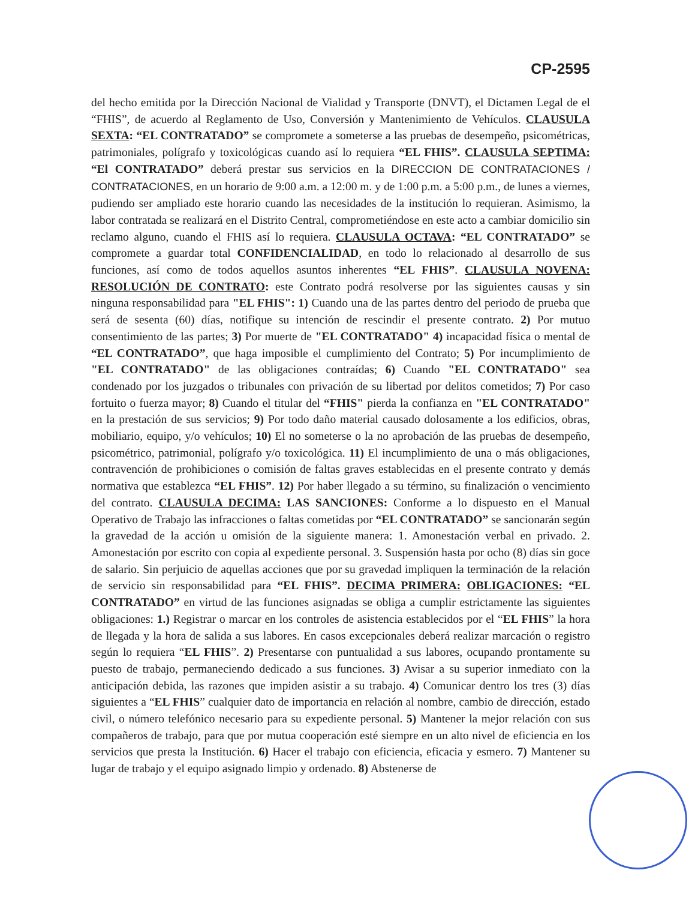CP-2595
del hecho emitida por la Dirección Nacional de Vialidad y Transporte (DNVT), el Dictamen Legal de el “FHIS”, de acuerdo al Reglamento de Uso, Conversión y Mantenimiento de Vehículos. CLAUSULA SEXTA: “EL CONTRATADO” se compromete a someterse a las pruebas de desempeño, psicométricas, patrimoniales, polígrafo y toxicológicas cuando así lo requiera “EL FHIS”. CLAUSULA SEPTIMA: “El CONTRATADO” deberá prestar sus servicios en la DIRECCION DE CONTRATACIONES / CONTRATACIONES, en un horario de 9:00 a.m. a 12:00 m. y de 1:00 p.m. a 5:00 p.m., de lunes a viernes, pudiendo ser ampliado este horario cuando las necesidades de la institución lo requieran. Asimismo, la labor contratada se realizará en el Distrito Central, comprometiéndose en este acto a cambiar domicilio sin reclamo alguno, cuando el FHIS así lo requiera. CLAUSULA OCTAVA: “EL CONTRATADO” se compromete a guardar total CONFIDENCIALIDAD, en todo lo relacionado al desarrollo de sus funciones, así como de todos aquellos asuntos inherentes “EL FHIS”. CLAUSULA NOVENA: RESOLUCIÓN DE CONTRATO: este Contrato podrá resolverse por las siguientes causas y sin ninguna responsabilidad para "EL FHIS": 1) Cuando una de las partes dentro del periodo de prueba que será de sesenta (60) días, notifique su intención de rescindir el presente contrato. 2) Por mutuo consentimiento de las partes; 3) Por muerte de "EL CONTRATADO" 4) incapacidad física o mental de “EL CONTRATADO”, que haga imposible el cumplimiento del Contrato; 5) Por incumplimiento de "EL CONTRATADO" de las obligaciones contraídas; 6) Cuando "EL CONTRATADO" sea condenado por los juzgados o tribunales con privación de su libertad por delitos cometidos; 7) Por caso fortuito o fuerza mayor; 8) Cuando el titular del “FHIS" pierda la confianza en "EL CONTRATADO" en la prestación de sus servicios; 9) Por todo daño material causado dolosamente a los edificios, obras, mobiliario, equipo, y/o vehículos; 10) El no someterse o la no aprobación de las pruebas de desempeño, psicométrico, patrimonial, polígrafo y/o toxicológica. 11) El incumplimiento de una o más obligaciones, contravención de prohibiciones o comisión de faltas graves establecidas en el presente contrato y demás normativa que establezca “EL FHIS”. 12) Por haber llegado a su término, su finalización o vencimiento del contrato. CLAUSULA DECIMA: LAS SANCIONES: Conforme a lo dispuesto en el Manual Operativo de Trabajo las infracciones o faltas cometidas por “EL CONTRATADO” se sancionarán según la gravedad de la acción u omisión de la siguiente manera: 1. Amonestación verbal en privado. 2. Amonestación por escrito con copia al expediente personal. 3. Suspensión hasta por ocho (8) días sin goce de salario. Sin perjuicio de aquellas acciones que por su gravedad impliquen la terminación de la relación de servicio sin responsabilidad para “EL FHIS”. DECIMA PRIMERA: OBLIGACIONES: “EL CONTRATADO” en virtud de las funciones asignadas se obliga a cumplir estrictamente las siguientes obligaciones: 1.) Registrar o marcar en los controles de asistencia establecidos por el “EL FHIS” la hora de llegada y la hora de salida a sus labores. En casos excepcionales deberá realizar marcación o registro según lo requiera “EL FHIS”. 2) Presentarse con puntualidad a sus labores, ocupando prontamente su puesto de trabajo, permaneciendo dedicado a sus funciones. 3) Avisar a su superior inmediato con la anticipación debida, las razones que impiden asistir a su trabajo. 4) Comunicar dentro los tres (3) días siguientes a “EL FHIS” cualquier dato de importancia en relación al nombre, cambio de dirección, estado civil, o número telefónico necesario para su expediente personal. 5) Mantener la mejor relación con sus compañeros de trabajo, para que por mutua cooperación esté siempre en un alto nivel de eficiencia en los servicios que presta la Institución. 6) Hacer el trabajo con eficiencia, eficacia y esmero. 7) Mantener su lugar de trabajo y el equipo asignado limpio y ordenado. 8) Abstenerse de